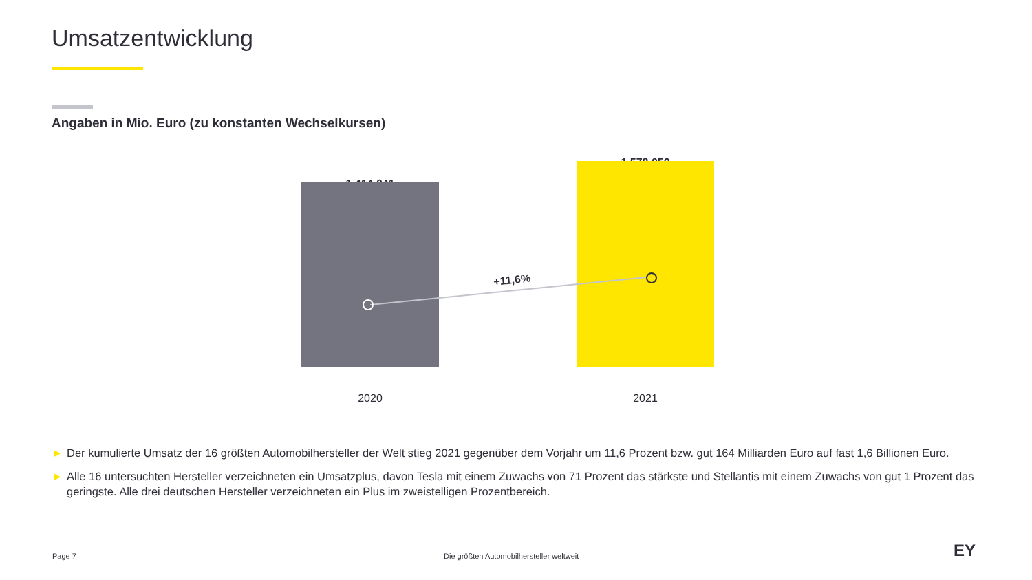Umsatzentwicklung
Angaben in Mio. Euro (zu konstanten Wechselkursen)
1.414.041
1.578.050
+11,6%
2020 2021
► Der kumulierte Umsatz der 16 größten Automobilhersteller der Welt stieg 2021 gegenüber dem Vorjahr um 11,6 Prozent bzw. gut 164 Milliarden Euro auf fast 1,6 Billionen Euro.
► Alle 16 untersuchten Hersteller verzeichneten ein Umsatzplus, davon Tesla mit einem Zuwachs von 71 Prozent das stärkste und Stellantis mit einem Zuwachs von gut 1 Prozent das geringste. Alle drei deutschen Hersteller verzeichneten ein Plus im zweistelligen Prozentbereich.
Page 7
Die größten Automobilhersteller weltweit
EY